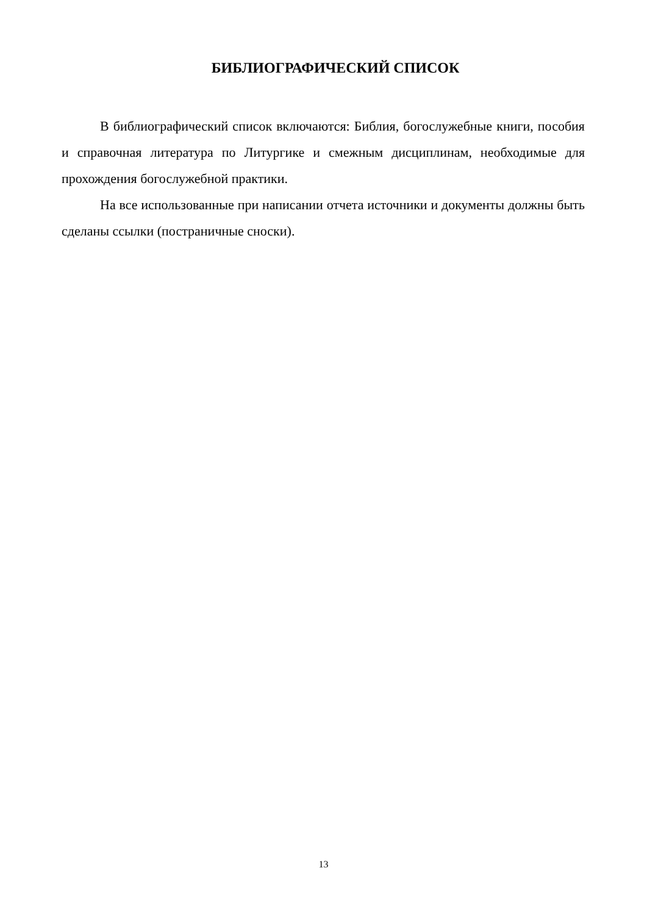БИБЛИОГРАФИЧЕСКИЙ СПИСОК
В библиографический список включаются: Библия, богослужебные книги, пособия и справочная литература по Литургике и смежным дисциплинам, необходимые для прохождения богослужебной практики.
На все использованные при написании отчета источники и документы должны быть сделаны ссылки (постраничные сноски).
13